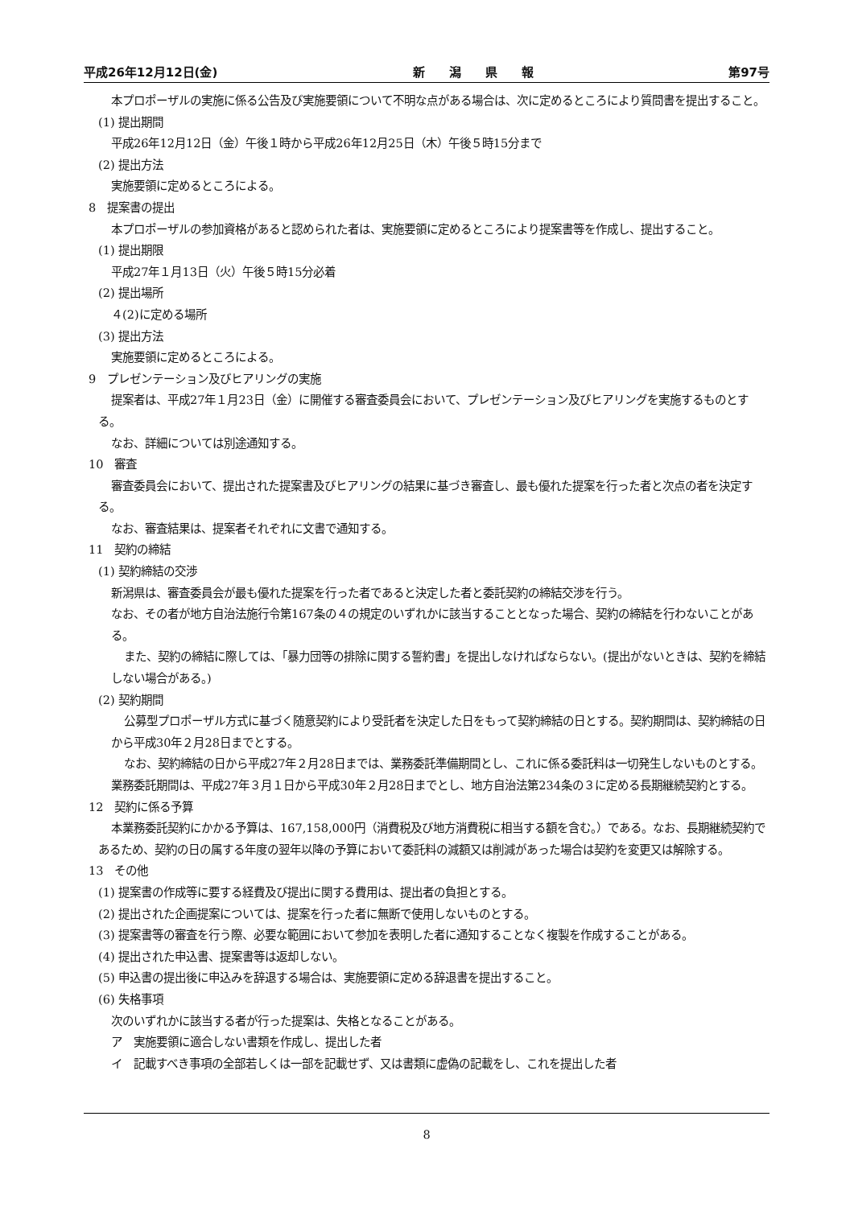平成26年12月12日(金) 新　　潟　　県　　報 第97号
本プロポーザルの実施に係る公告及び実施要領について不明な点がある場合は、次に定めるところにより質問書を提出すること。
(1) 提出期間
平成26年12月12日（金）午後１時から平成26年12月25日（木）午後５時15分まで
(2) 提出方法
実施要領に定めるところによる。
8　提案書の提出
本プロポーザルの参加資格があると認められた者は、実施要領に定めるところにより提案書等を作成し、提出すること。
(1) 提出期限
平成27年１月13日（火）午後５時15分必着
(2) 提出場所
４(2)に定める場所
(3) 提出方法
実施要領に定めるところによる。
9　プレゼンテーション及びヒアリングの実施
提案者は、平成27年１月23日（金）に開催する審査委員会において、プレゼンテーション及びヒアリングを実施するものとする。
なお、詳細については別途通知する。
10　審査
審査委員会において、提出された提案書及びヒアリングの結果に基づき審査し、最も優れた提案を行った者と次点の者を決定する。
なお、審査結果は、提案者それぞれに文書で通知する。
11　契約の締結
(1) 契約締結の交渉
新潟県は、審査委員会が最も優れた提案を行った者であると決定した者と委託契約の締結交渉を行う。
なお、その者が地方自治法施行令第167条の４の規定のいずれかに該当することとなった場合、契約の締結を行わないことがある。
また、契約の締結に際しては、「暴力団等の排除に関する誓約書」を提出しなければならない。(提出がないときは、契約を締結しない場合がある。)
(2) 契約期間
公募型プロポーザル方式に基づく随意契約により受託者を決定した日をもって契約締結の日とする。契約期間は、契約締結の日から平成30年２月28日までとする。
なお、契約締結の日から平成27年２月28日までは、業務委託準備期間とし、これに係る委託料は一切発生しないものとする。業務委託期間は、平成27年３月１日から平成30年２月28日までとし、地方自治法第234条の３に定める長期継続契約とする。
12　契約に係る予算
本業務委託契約にかかる予算は、167,158,000円（消費税及び地方消費税に相当する額を含む。）である。なお、長期継続契約であるため、契約の日の属する年度の翌年以降の予算において委託料の減額又は削減があった場合は契約を変更又は解除する。
13　その他
(1) 提案書の作成等に要する経費及び提出に関する費用は、提出者の負担とする。
(2) 提出された企画提案については、提案を行った者に無断で使用しないものとする。
(3) 提案書等の審査を行う際、必要な範囲において参加を表明した者に通知することなく複製を作成することがある。
(4) 提出された申込書、提案書等は返却しない。
(5) 申込書の提出後に申込みを辞退する場合は、実施要領に定める辞退書を提出すること。
(6) 失格事項
次のいずれかに該当する者が行った提案は、失格となることがある。
ア　実施要領に適合しない書類を作成し、提出した者
イ　記載すべき事項の全部若しくは一部を記載せず、又は書類に虚偽の記載をし、これを提出した者
8